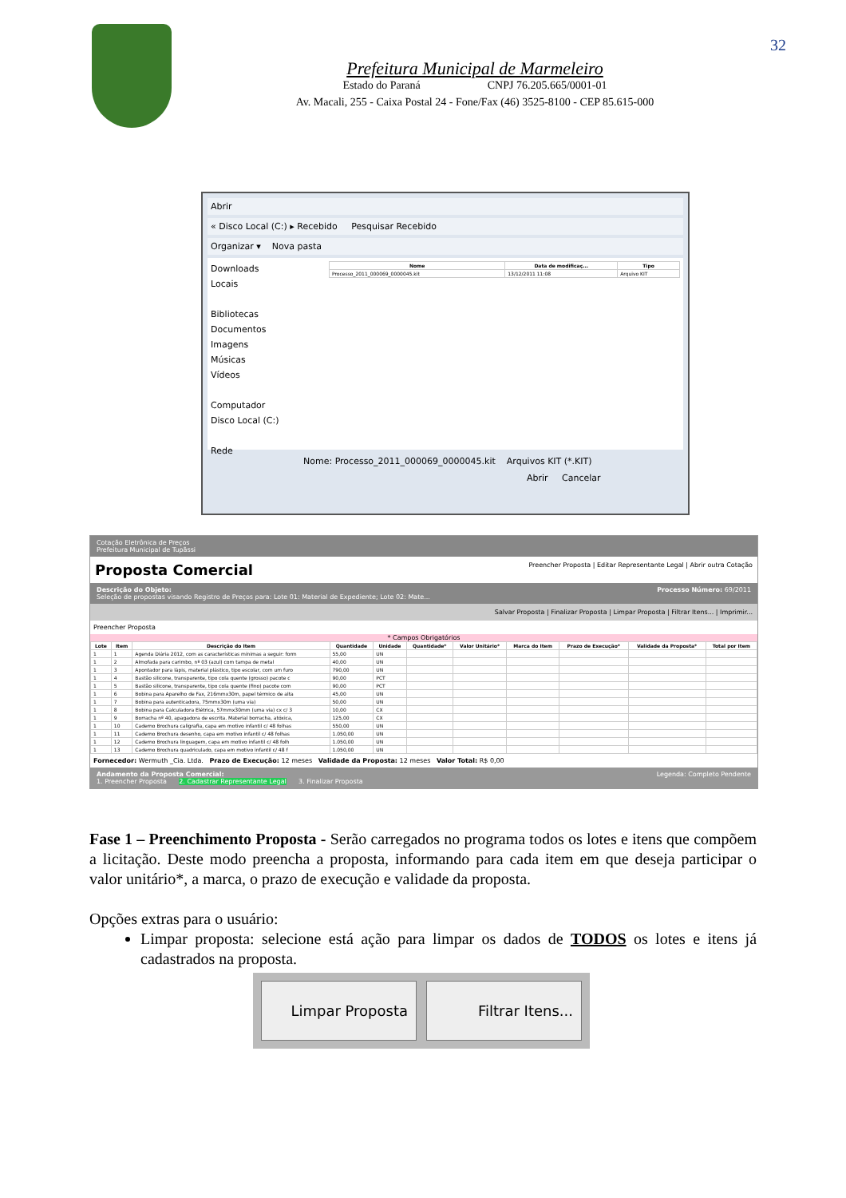32
Prefeitura Municipal de Marmeleiro
Estado do Paraná CNPJ 76.205.665/0001-01
Av. Macali, 255 - Caixa Postal 24 - Fone/Fax (46) 3525-8100 - CEP 85.615-000
Abrir
« Disco Local (C:) ▸ Recebido Pesquisar Recebido
Organizar ▾ Nova pasta
Downloads
Locais
Bibliotecas
Documentos
Imagens
Músicas
Vídeos
Computador
Disco Local (C:)
Rede
| Nome | Data de modificaç... | Tipo |
| --- | --- | --- |
| Processo_2011_000069_0000045.kit | 13/12/2011 11:08 | Arquivo KIT |
Nome: Processo_2011_000069_0000045.kit Arquivos KIT (*.KIT)
Abrir Cancelar
Cotação Eletrônica de Preços
Prefeitura Municipal de Tupãssi
Proposta Comercial Preencher Proposta | Editar Representante Legal | Abrir outra Cotação
Descrição do Objeto: Processo Número: 69/2011
Seleção de propostas visando Registro de Preços para: Lote 01: Material de Expediente; Lote 02: Mate...
Salvar Proposta | Finalizar Proposta | Limpar Proposta | Filtrar Itens... | Imprimir...
Preencher Proposta
* Campos Obrigatórios
| Lote | Item | Descrição do Item | Quantidade | Unidade | Quantidade* | Valor Unitário* | Marca do Item | Prazo de Execução* | Validade da Proposta* | Total por Item |
| --- | --- | --- | --- | --- | --- | --- | --- | --- | --- | --- |
| 1 | 1 | Agenda Diária 2012, com as características mínimas a seguir: form | 55,00 | UN | | | | | | |
| 1 | 2 | Almofada para carimbo, nº 03 (azul) com tampa de metal | 40,00 | UN | | | | | | |
| 1 | 3 | Apontador para lápis, material plástico, tipo escolar, com um furo | 790,00 | UN | | | | | | |
| 1 | 4 | Bastão silicone, transparente, tipo cola quente (grosso) pacote c | 90,00 | PCT | | | | | | |
| 1 | 5 | Bastão silicone, transparente, tipo cola quente (fino) pacote com | 90,00 | PCT | | | | | | |
| 1 | 6 | Bobina para Aparelho de Fax, 216mmx30m, papel térmico de alta | 45,00 | UN | | | | | | |
| 1 | 7 | Bobina para autenticadora, 75mmx30m (uma via) | 50,00 | UN | | | | | | |
| 1 | 8 | Bobina para Calculadora Elétrica, 57mmx30mm (uma via) cx c/ 3 | 10,00 | CX | | | | | | |
| 1 | 9 | Borracha nº 40, apagadora de escrita. Material borracha, atóxica, | 125,00 | CX | | | | | | |
| 1 | 10 | Caderno Brochura caligrafia, capa em motivo infantil c/ 48 folhas | 550,00 | UN | | | | | | |
| 1 | 11 | Caderno Brochura desenho, capa em motivo infantil c/ 48 folhas | 1.050,00 | UN | | | | | | |
| 1 | 12 | Caderno Brochura linguagem, capa em motivo infantil c/ 48 folh | 1.050,00 | UN | | | | | | |
| 1 | 13 | Caderno Brochura quadriculado, capa em motivo infantil c/ 48 f | 1.050,00 | UN | | | | | | |
Fornecedor: Wermuth _Cia. Ltda. Prazo de Execução: 12 meses Validade da Proposta: 12 meses Valor Total: R$ 0,00
Andamento da Proposta Comercial: Legenda: Completo Pendente
1. Preencher Proposta 2. Cadastrar Representante Legal 3. Finalizar Proposta
Fase 1 – Preenchimento Proposta - Serão carregados no programa todos os lotes e itens que compõem a licitação. Deste modo preencha a proposta, informando para cada item em que deseja participar o valor unitário*, a marca, o prazo de execução e validade da proposta.
Opções extras para o usuário:
Limpar proposta: selecione está ação para limpar os dados de TODOS os lotes e itens já cadastrados na proposta.
Limpar Proposta Filtrar Itens...